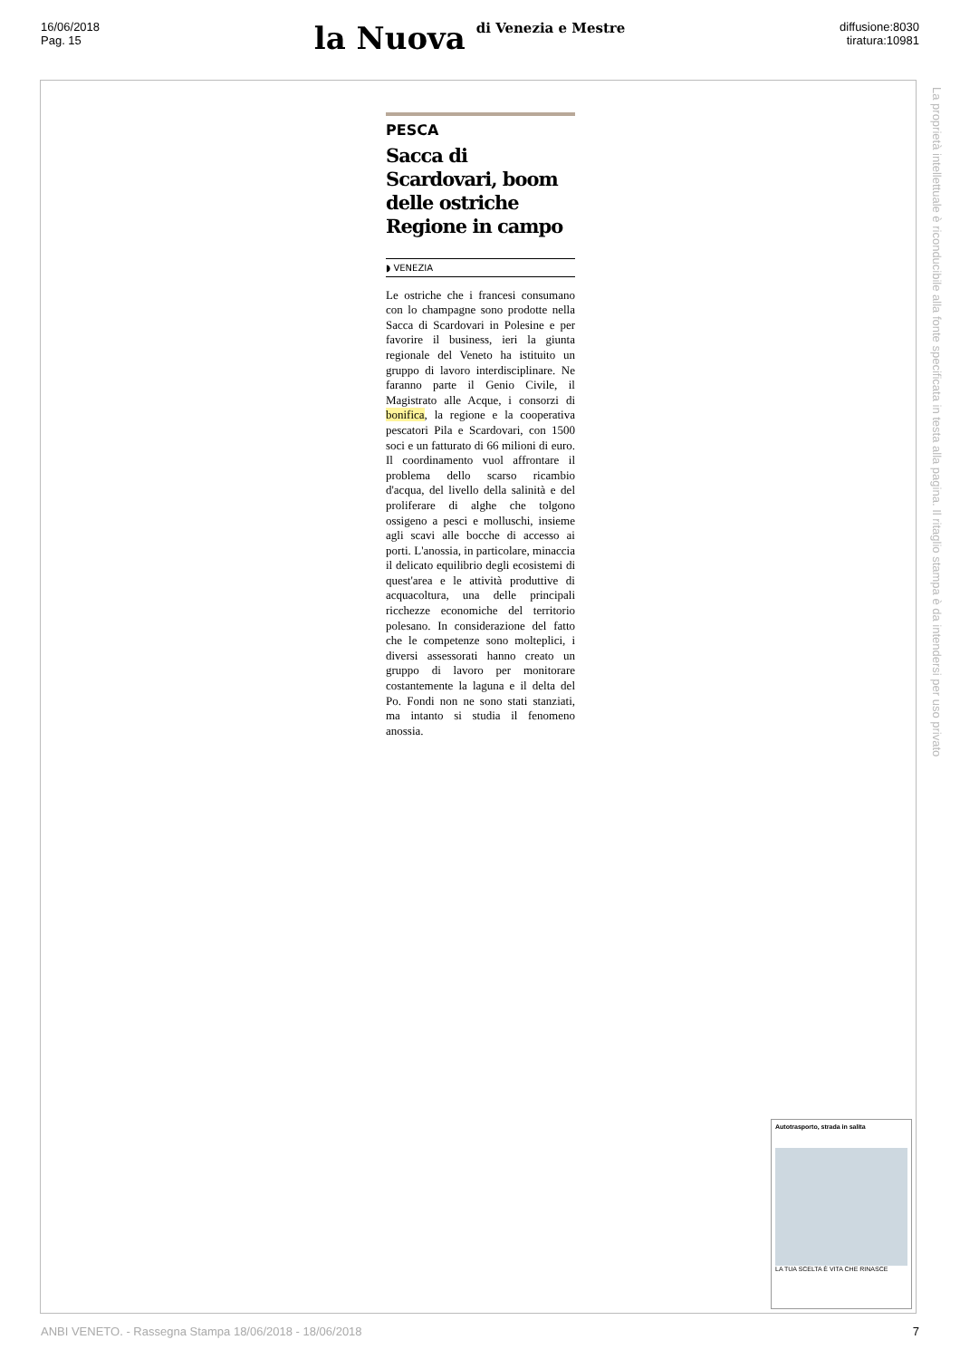16/06/2018
Pag. 15
la Nuova di Venezia e Mestre
diffusione:8030
tiratura:10981
PESCA
Sacca di Scardovari, boom delle ostriche Regione in campo
◗ VENEZIA
Le ostriche che i francesi consumano con lo champagne sono prodotte nella Sacca di Scardovari in Polesine e per favorire il business, ieri la giunta regionale del Veneto ha istituito un gruppo di lavoro interdisciplinare. Ne faranno parte il Genio Civile, il Magistrato alle Acque, i consorzi di bonifica, la regione e la cooperativa pescatori Pila e Scardovari, con 1500 soci e un fatturato di 66 milioni di euro. Il coordinamento vuol affrontare il problema dello scarso ricambio d'acqua, del livello della salinità e del proliferare di alghe che tolgono ossigeno a pesci e molluschi, insieme agli scavi alle bocche di accesso ai porti. L'anossia, in particolare, minaccia il delicato equilibrio degli ecosistemi di quest'area e le attività produttive di acquacoltura, una delle principali ricchezze economiche del territorio polesano. In considerazione del fatto che le competenze sono molteplici, i diversi assessorati hanno creato un gruppo di lavoro per monitorare costantemente la laguna e il delta del Po. Fondi non ne sono stati stanziati, ma intanto si studia il fenomeno anossia.
La proprietà intellettuale è riconducibile alla fonte specificata in testa alla pagina. Il ritaglio stampa è da intendersi per uso privato
Autotrasporto, strada in salita
LA TUA SCELTA È VITA CHE RINASCE
ANBI VENETO. - Rassegna Stampa 18/06/2018 - 18/06/2018 7